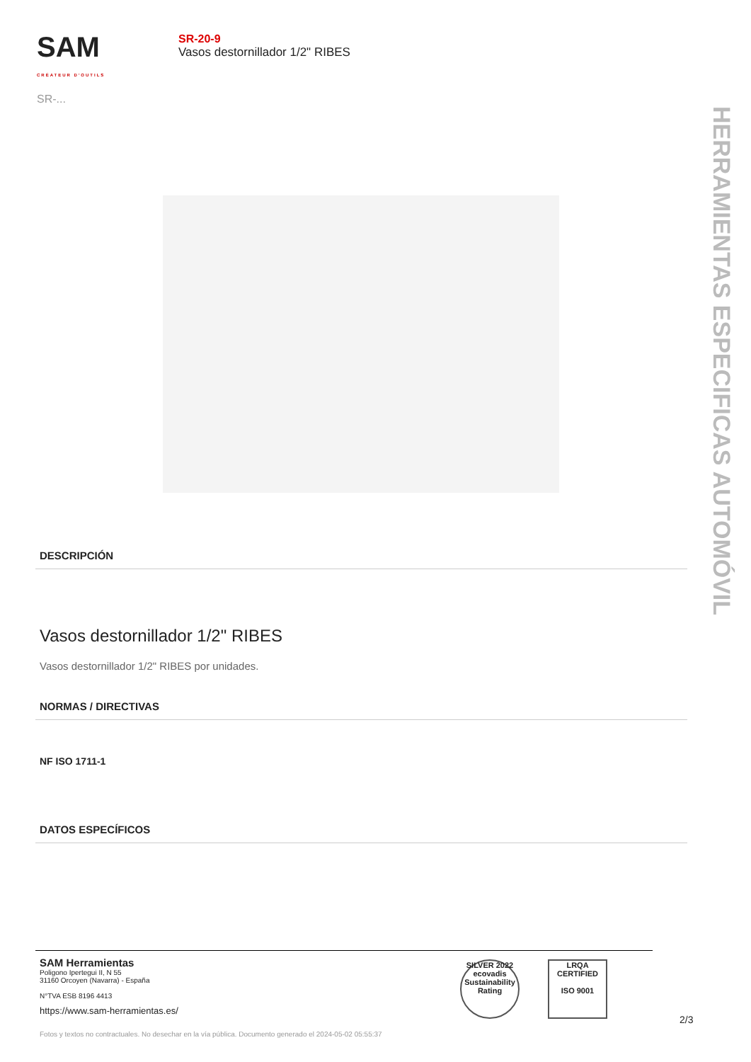SAM
CRÉATEUR D'OUTILS
SR-...
SR-20-9
Vasos destornillador 1/2" RIBES
HERRAMIENTAS ESPECIFICAS AUTOMÓVIL
DESCRIPCIÓN
Vasos destornillador 1/2" RIBES
Vasos destornillador 1/2" RIBES por unidades.
NORMAS / DIRECTIVAS
NF ISO 1711-1
DATOS ESPECÍFICOS
SAM Herramientas
Poligono Ipertegui II, N 55
31160 Orcoyen (Navarra) - España
N°TVA ESB 8196 4413
https://www.sam-herramientas.es/
SILVER 2022 ecovadis Sustainability Rating
LRQA CERTIFIED
ISO 9001
2/3
Fotos y textos no contractuales. No desechar en la vía pública. Documento generado el 2024-05-02 05:55:37